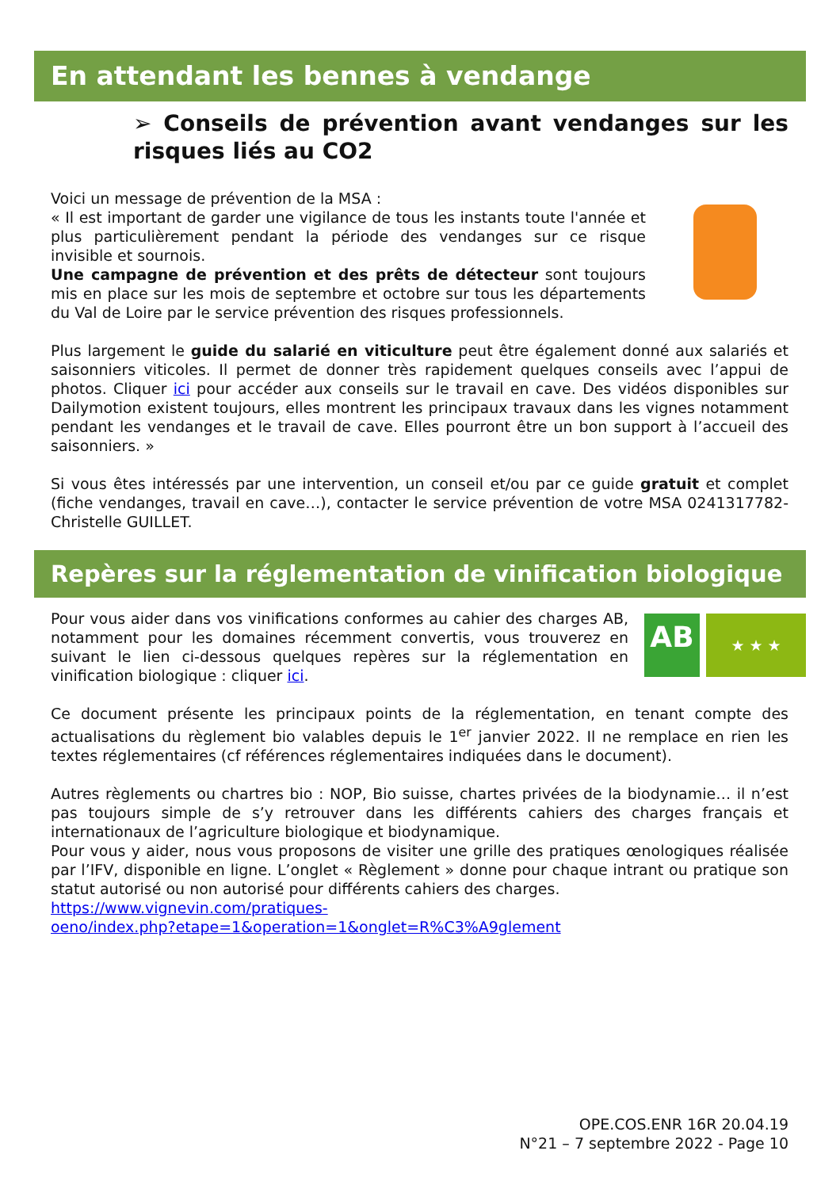En attendant les bennes à vendange
➢ Conseils de prévention avant vendanges sur les risques liés au CO2
Voici un message de prévention de la MSA :
« Il est important de garder une vigilance de tous les instants toute l'année et plus particulièrement pendant la période des vendanges sur ce risque invisible et sournois.
Une campagne de prévention et des prêts de détecteur sont toujours mis en place sur les mois de septembre et octobre sur tous les départements du Val de Loire par le service prévention des risques professionnels.
Plus largement le guide du salarié en viticulture peut être également donné aux salariés et saisonniers viticoles. Il permet de donner très rapidement quelques conseils avec l’appui de photos. Cliquer ici pour accéder aux conseils sur le travail en cave. Des vidéos disponibles sur Dailymotion existent toujours, elles montrent les principaux travaux dans les vignes notamment pendant les vendanges et le travail de cave. Elles pourront être un bon support à l’accueil des saisonniers. »
Si vous êtes intéressés par une intervention, un conseil et/ou par ce guide gratuit et complet (fiche vendanges, travail en cave…), contacter le service prévention de votre MSA 0241317782- Christelle GUILLET.
Repères sur la réglementation de vinification biologique
Pour vous aider dans vos vinifications conformes au cahier des charges AB, notamment pour les domaines récemment convertis, vous trouverez en suivant le lien ci-dessous quelques repères sur la réglementation en vinification biologique : cliquer ici.
AB
★ ★ ★
Ce document présente les principaux points de la réglementation, en tenant compte des actualisations du règlement bio valables depuis le 1<sup>er</sup> janvier 2022. Il ne remplace en rien les textes réglementaires (cf références réglementaires indiquées dans le document).
Autres règlements ou chartres bio : NOP, Bio suisse, chartes privées de la biodynamie… il n’est pas toujours simple de s’y retrouver dans les différents cahiers des charges français et internationaux de l’agriculture biologique et biodynamique.
Pour vous y aider, nous vous proposons de visiter une grille des pratiques œnologiques réalisée par l’IFV, disponible en ligne. L’onglet « Règlement » donne pour chaque intrant ou pratique son statut autorisé ou non autorisé pour différents cahiers des charges.
https://www.vignevin.com/pratiques-
oeno/index.php?etape=1&operation=1&onglet=R%C3%A9glement
OPE.COS.ENR 16R 20.04.19
N°21 – 7 septembre 2022 - Page 10